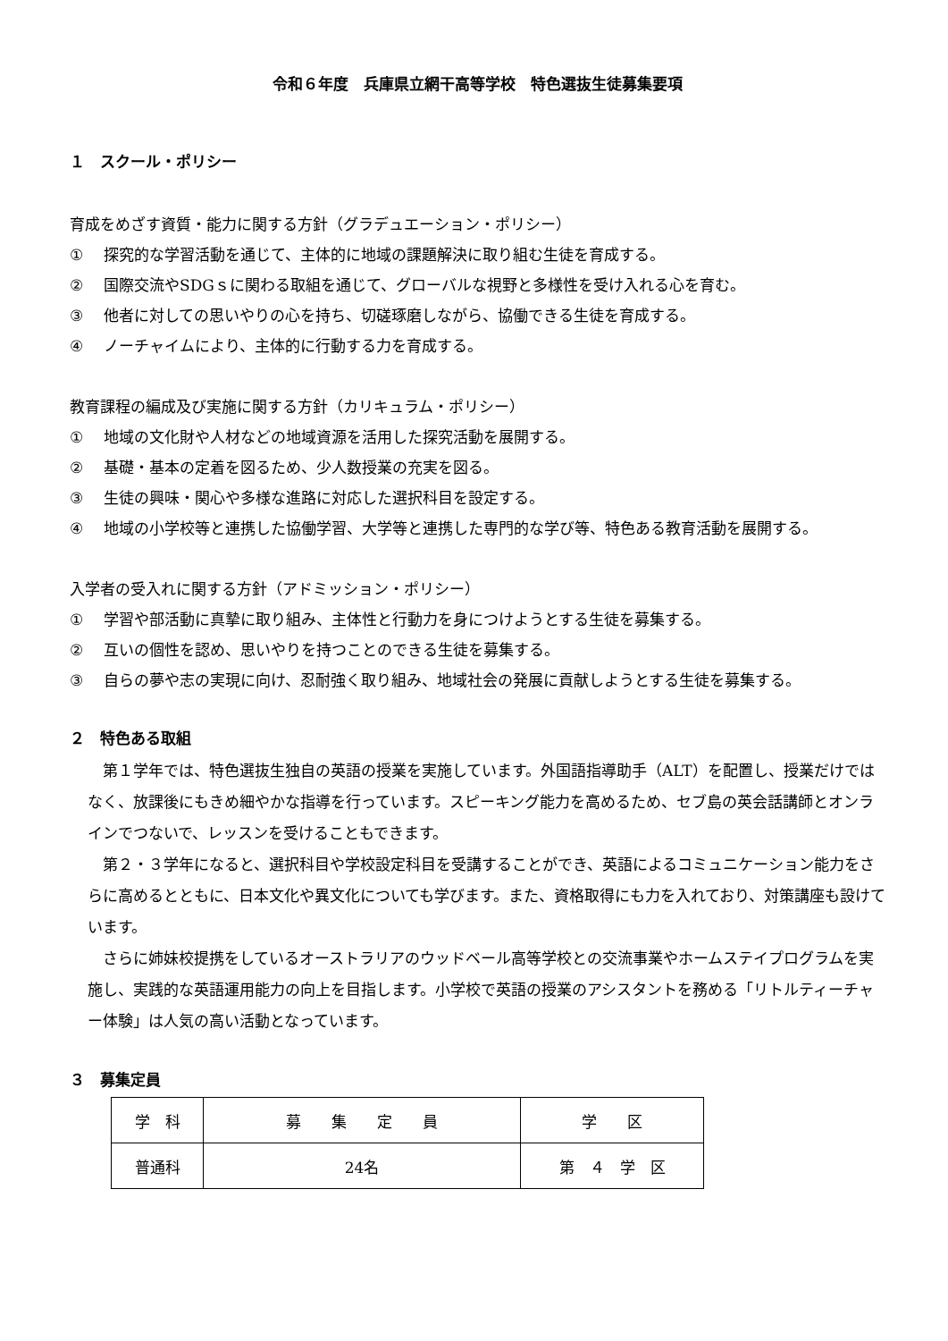令和６年度　兵庫県立網干高等学校　特色選抜生徒募集要項
１　スクール・ポリシー
育成をめざす資質・能力に関する方針（グラデュエーション・ポリシー）
① 探究的な学習活動を通じて、主体的に地域の課題解決に取り組む生徒を育成する。
② 国際交流やSDGｓに関わる取組を通じて、グローバルな視野と多様性を受け入れる心を育む。
③ 他者に対しての思いやりの心を持ち、切磋琢磨しながら、協働できる生徒を育成する。
④ ノーチャイムにより、主体的に行動する力を育成する。
教育課程の編成及び実施に関する方針（カリキュラム・ポリシー）
① 地域の文化財や人材などの地域資源を活用した探究活動を展開する。
② 基礎・基本の定着を図るため、少人数授業の充実を図る。
③ 生徒の興味・関心や多様な進路に対応した選択科目を設定する。
④ 地域の小学校等と連携した協働学習、大学等と連携した専門的な学び等、特色ある教育活動を展開する。
入学者の受入れに関する方針（アドミッション・ポリシー）
① 学習や部活動に真摯に取り組み、主体性と行動力を身につけようとする生徒を募集する。
② 互いの個性を認め、思いやりを持つことのできる生徒を募集する。
③ 自らの夢や志の実現に向け、忍耐強く取り組み、地域社会の発展に貢献しようとする生徒を募集する。
２　特色ある取組
第１学年では、特色選抜生独自の英語の授業を実施しています。外国語指導助手（ALT）を配置し、授業だけではなく、放課後にもきめ細やかな指導を行っています。スピーキング能力を高めるため、セブ島の英会話講師とオンラインでつないで、レッスンを受けることもできます。
第２・３学年になると、選択科目や学校設定科目を受講することができ、英語によるコミュニケーション能力をさらに高めるとともに、日本文化や異文化についても学びます。また、資格取得にも力を入れており、対策講座も設けています。
さらに姉妹校提携をしているオーストラリアのウッドベール高等学校との交流事業やホームステイプログラムを実施し、実践的な英語運用能力の向上を目指します。小学校で英語の授業のアシスタントを務める「リトルティーチャー体験」は人気の高い活動となっています。
３　募集定員
| 学 科 | 募 集 定 員 | 学 区 |
| 普通科 | 24名 | 第 ４ 学 区 |